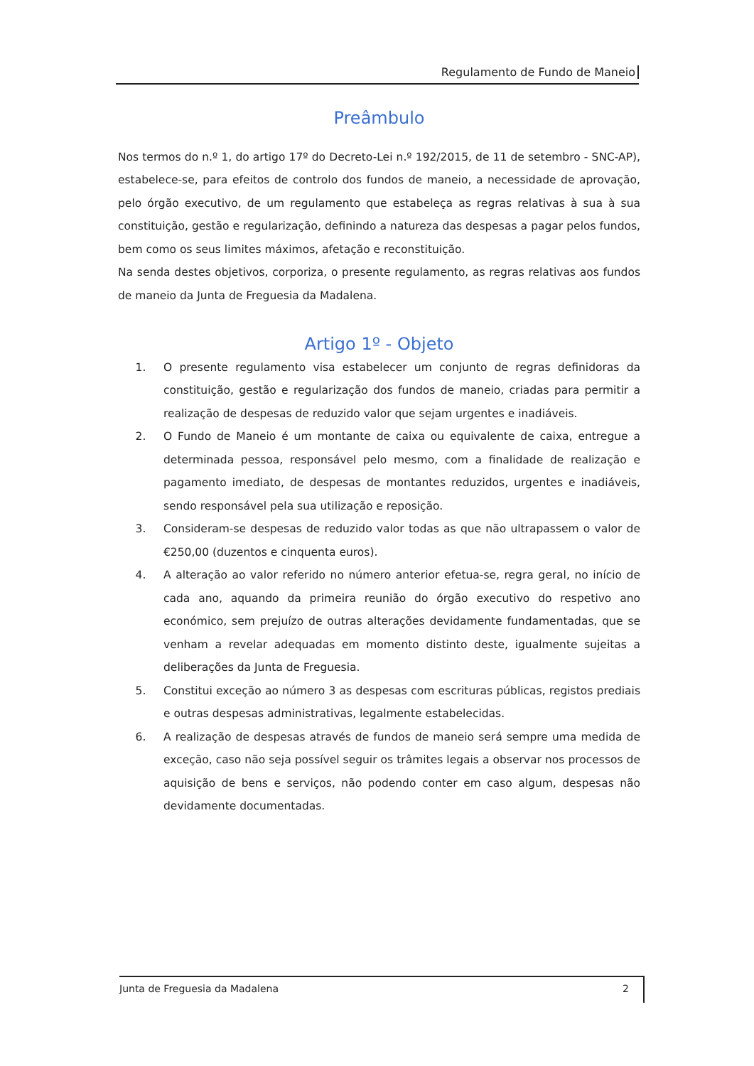Regulamento de Fundo de Maneio
Preâmbulo
Nos termos do n.º 1, do artigo 17º do Decreto-Lei n.º 192/2015, de 11 de setembro - SNC-AP), estabelece-se, para efeitos de controlo dos fundos de maneio, a necessidade de aprovação, pelo órgão executivo, de um regulamento que estabeleça as regras relativas à sua à sua constituição, gestão e regularização, definindo a natureza das despesas a pagar pelos fundos, bem como os seus limites máximos, afetação e reconstituição.
Na senda destes objetivos, corporiza, o presente regulamento, as regras relativas aos fundos de maneio da Junta de Freguesia da Madalena.
Artigo 1º - Objeto
1. O presente regulamento visa estabelecer um conjunto de regras definidoras da constituição, gestão e regularização dos fundos de maneio, criadas para permitir a realização de despesas de reduzido valor que sejam urgentes e inadiáveis.
2. O Fundo de Maneio é um montante de caixa ou equivalente de caixa, entregue a determinada pessoa, responsável pelo mesmo, com a finalidade de realização e pagamento imediato, de despesas de montantes reduzidos, urgentes e inadiáveis, sendo responsável pela sua utilização e reposição.
3. Consideram-se despesas de reduzido valor todas as que não ultrapassem o valor de €250,00 (duzentos e cinquenta euros).
4. A alteração ao valor referido no número anterior efetua-se, regra geral, no início de cada ano, aquando da primeira reunião do órgão executivo do respetivo ano económico, sem prejuízo de outras alterações devidamente fundamentadas, que se venham a revelar adequadas em momento distinto deste, igualmente sujeitas a deliberações da Junta de Freguesia.
5. Constitui exceção ao número 3 as despesas com escrituras públicas, registos prediais e outras despesas administrativas, legalmente estabelecidas.
6. A realização de despesas através de fundos de maneio será sempre uma medida de exceção, caso não seja possível seguir os trâmites legais a observar nos processos de aquisição de bens e serviços, não podendo conter em caso algum, despesas não devidamente documentadas.
Junta de Freguesia da Madalena 2